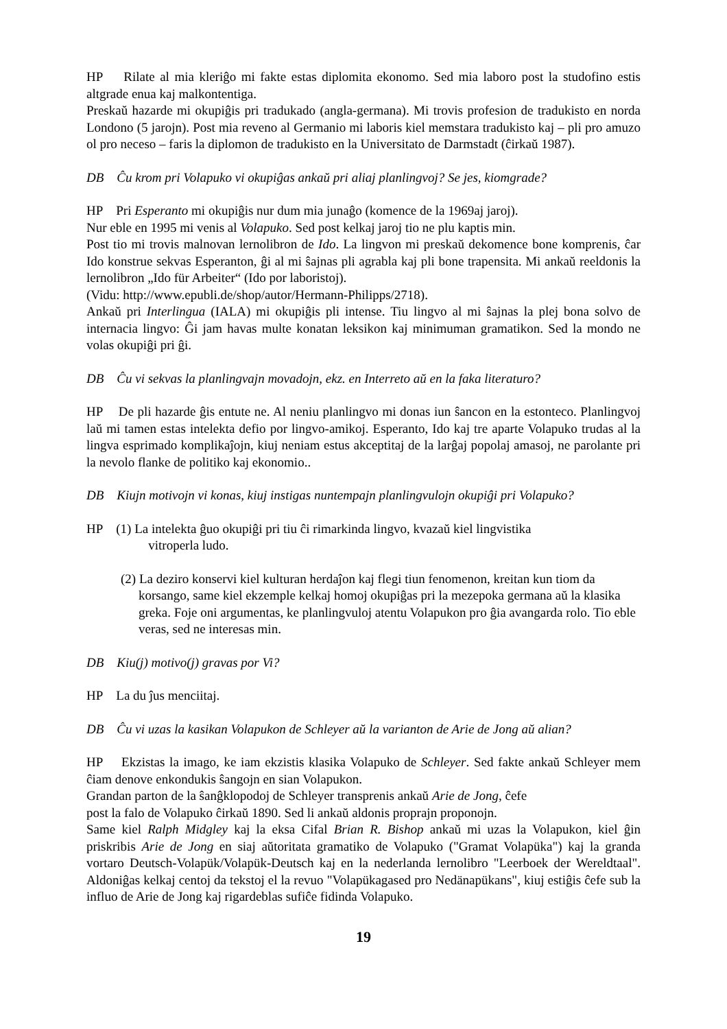HP Rilate al mia kleriĝo mi fakte estas diplomita ekonomo. Sed mia laboro post la studofino estis altgrade enua kaj malkontentiga.
Preskaŭ hazarde mi okupiĝis pri tradukado (angla-germana). Mi trovis profesion de tradukisto en norda Londono (5 jarojn). Post mia reveno al Germanio mi laboris kiel memstara tradukisto kaj – pli pro amuzo ol pro neceso – faris la diplomon de tradukisto en la Universitato de Darmstadt (ĉirkaŭ 1987).
DB Ĉu krom pri Volapuko vi okupiĝas ankaŭ pri aliaj planlingvoj? Se jes, kiomgrade?
HP Pri Esperanto mi okupiĝis nur dum mia junaĝo (komence de la 1969aj jaroj).
Nur eble en 1995 mi venis al Volapuko. Sed post kelkaj jaroj tio ne plu kaptis min.
Post tio mi trovis malnovan lernolibron de Ido. La lingvon mi preskaŭ dekomence bone komprenis, ĉar Ido konstrue sekvas Esperanton, ĝi al mi ŝajnas pli agrabla kaj pli bone trapensita. Mi ankaŭ reeldonis la lernolibron „Ido für Arbeiter“ (Ido por laboristoj).
(Vidu: http://www.epubli.de/shop/autor/Hermann-Philipps/2718).
Ankaŭ pri Interlingua (IALA) mi okupiĝis pli intense. Tiu lingvo al mi ŝajnas la plej bona solvo de internacia lingvo: Ĝi jam havas multe konatan leksikon kaj minimuman gramatikon. Sed la mondo ne volas okupiĝi pri ĝi.
DB Ĉu vi sekvas la planlingvajn movadojn, ekz. en Interreto aŭ en la faka literaturo?
HP De pli hazarde ĝis entute ne. Al neniu planlingvo mi donas iun ŝancon en la estonteco. Planlingvoj laŭ mi tamen estas intelekta defio por lingvo-amikoj. Esperanto, Ido kaj tre aparte Volapuko trudas al la lingva esprimado komplikaĵojn, kiuj neniam estus akceptitaj de la larĝaj popolaj amasoj, ne parolante pri la nevolo flanke de politiko kaj ekonomio..
DB Kiujn motivojn vi konas, kiuj instigas nuntempajn planlingvulojn okupiĝi pri Volapuko?
HP (1) La intelekta ĝuo okupiĝi pri tiu ĉi rimarkinda lingvo, kvazaŭ kiel lingvistika
vitroperla ludo.
(2) La deziro konservi kiel kulturan herdaĵon kaj flegi tiun fenomenon, kreitan kun tiom da korsango, same kiel ekzemple kelkaj homoj okupiĝas pri la mezepoka germana aŭ la klasika greka. Foje oni argumentas, ke planlingvuloj atentu Volapukon pro ĝia avangarda rolo. Tio eble veras, sed ne interesas min.
DB Kiu(j) motivo(j) gravas por Vi?
HP La du ĵus menciitaj.
DB Ĉu vi uzas la kasikan Volapukon de Schleyer aŭ la varianton de Arie de Jong aŭ alian?
HP Ekzistas la imago, ke iam ekzistis klasika Volapuko de Schleyer. Sed fakte ankaŭ Schleyer mem ĉiam denove enkondukis ŝangojn en sian Volapukon.
Grandan parton de la ŝanĝklopodoj de Schleyer transprenis ankaŭ Arie de Jong, ĉefe
post la falo de Volapuko ĉirkaŭ 1890. Sed li ankaŭ aldonis proprajn proponojn.
Same kiel Ralph Midgley kaj la eksa Cifal Brian R. Bishop ankaŭ mi uzas la Volapukon, kiel ĝin priskribis Arie de Jong en siaj aŭtoritata gramatiko de Volapuko ("Gramat Volapüka") kaj la granda vortaro Deutsch-Volapük/Volapük-Deutsch kaj en la nederlanda lernolibro "Leerboek der Wereldtaal". Aldoniĝas kelkaj centoj da tekstoj el la revuo "Volapükagased pro Nedänapükans", kiuj estiĝis ĉefe sub la influo de Arie de Jong kaj rigardeblas sufiĉe fidinda Volapuko.
19